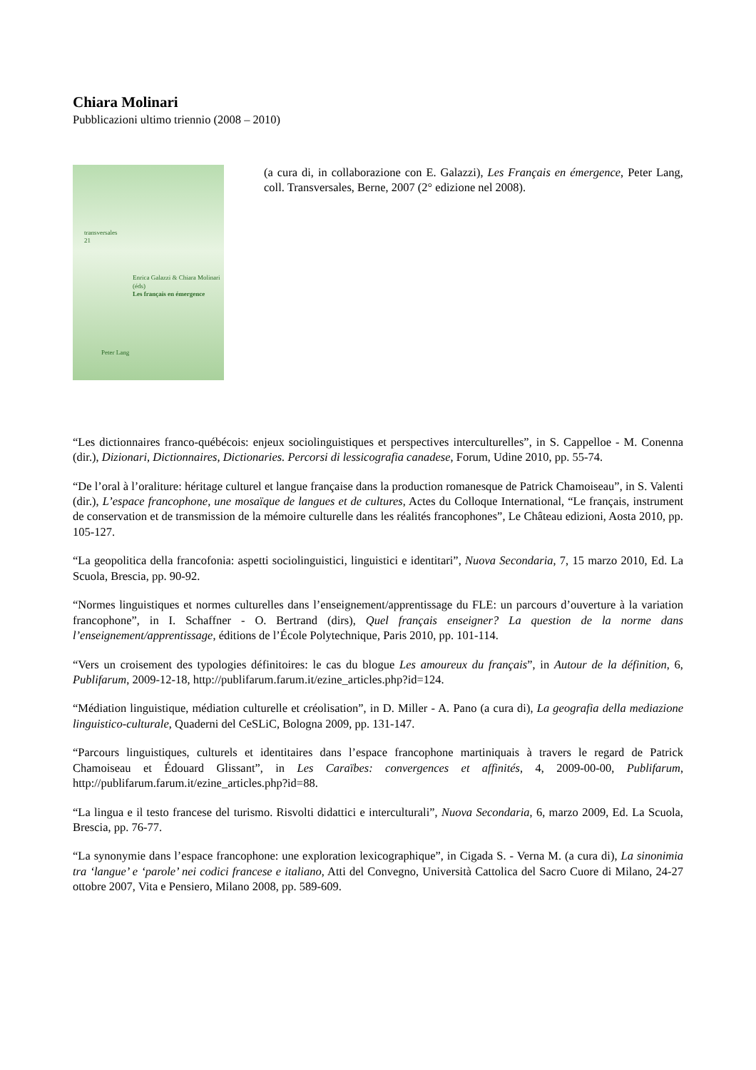Chiara Molinari
Pubblicazioni ultimo triennio (2008 – 2010)
transversales
21
Enrica Galazzi & Chiara Molinari (éds)
Les français en émergence
Peter Lang
(a cura di, in collaborazione con E. Galazzi), Les Français en émergence, Peter Lang, coll. Transversales, Berne, 2007 (2° edizione nel 2008).
“Les dictionnaires franco-québécois: enjeux sociolinguistiques et perspectives interculturelles”, in S. Cappelloe - M. Conenna (dir.), Dizionari, Dictionnaires, Dictionaries. Percorsi di lessicografia canadese, Forum, Udine 2010, pp. 55-74.
“De l’oral à l’oraliture: héritage culturel et langue française dans la production romanesque de Patrick Chamoiseau”, in S. Valenti (dir.), L’espace francophone, une mosaïque de langues et de cultures, Actes du Colloque International, “Le français, instrument de conservation et de transmission de la mémoire culturelle dans les réalités francophones”, Le Château edizioni, Aosta 2010, pp. 105-127.
“La geopolitica della francofonia: aspetti sociolinguistici, linguistici e identitari”, Nuova Secondaria, 7, 15 marzo 2010, Ed. La Scuola, Brescia, pp. 90-92.
“Normes linguistiques et normes culturelles dans l’enseignement/apprentissage du FLE: un parcours d’ouverture à la variation francophone”, in I. Schaffner - O. Bertrand (dirs), Quel français enseigner? La question de la norme dans l’enseignement/apprentissage, éditions de l’École Polytechnique, Paris 2010, pp. 101-114.
“Vers un croisement des typologies définitoires: le cas du blogue Les amoureux du français”, in Autour de la définition, 6, Publifarum, 2009-12-18, http://publifarum.farum.it/ezine_articles.php?id=124.
“Médiation linguistique, médiation culturelle et créolisation”, in D. Miller - A. Pano (a cura di), La geografia della mediazione linguistico-culturale, Quaderni del CeSLiC, Bologna 2009, pp. 131-147.
“Parcours linguistiques, culturels et identitaires dans l’espace francophone martiniquais à travers le regard de Patrick Chamoiseau et Édouard Glissant”, in Les Caraïbes: convergences et affinités, 4, 2009-00-00, Publifarum, http://publifarum.farum.it/ezine_articles.php?id=88.
“La lingua e il testo francese del turismo. Risvolti didattici e interculturali”, Nuova Secondaria, 6, marzo 2009, Ed. La Scuola, Brescia, pp. 76-77.
“La synonymie dans l’espace francophone: une exploration lexicographique”, in Cigada S. - Verna M. (a cura di), La sinonimia tra ‘langue’ e ‘parole’ nei codici francese e italiano, Atti del Convegno, Università Cattolica del Sacro Cuore di Milano, 24-27 ottobre 2007, Vita e Pensiero, Milano 2008, pp. 589-609.